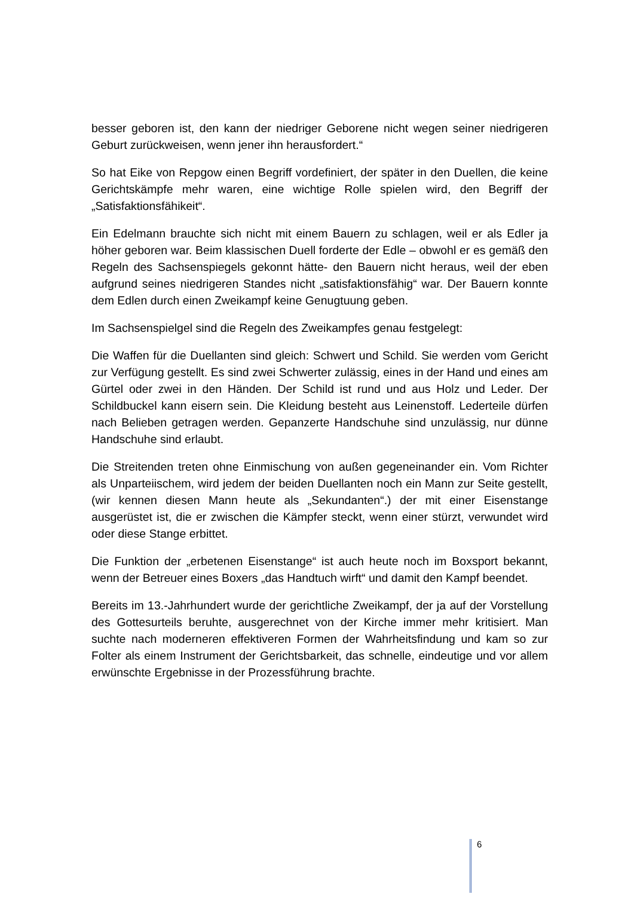besser geboren ist, den kann der niedriger Geborene nicht wegen seiner niedrigeren Geburt zurückweisen, wenn jener ihn herausfordert.“
So hat Eike von Repgow einen Begriff vordefiniert, der später in den Duellen, die keine Gerichtskämpfe mehr waren, eine wichtige Rolle spielen wird, den Begriff der „Satisfaktionsfähikeit“.
Ein Edelmann brauchte sich nicht mit einem Bauern zu schlagen, weil er als Edler ja höher geboren war. Beim klassischen Duell forderte der Edle – obwohl er es gemäß den Regeln des Sachsenspiegels gekonnt hätte- den Bauern nicht heraus, weil der eben aufgrund seines niedrigeren Standes nicht „satisfaktionsfähig“ war. Der Bauern konnte dem Edlen durch einen Zweikampf keine Genugtuung geben.
Im Sachsenspielgel sind die Regeln des Zweikampfes genau festgelegt:
Die Waffen für die Duellanten sind gleich: Schwert und Schild. Sie werden vom Gericht zur Verfügung gestellt. Es sind zwei Schwerter zulässig, eines in der Hand und eines am Gürtel oder zwei in den Händen. Der Schild ist rund und aus Holz und Leder. Der Schildbuckel kann eisern sein. Die Kleidung besteht aus Leinenstoff. Lederteile dürfen nach Belieben getragen werden. Gepanzerte Handschuhe sind unzulässig, nur dünne Handschuhe sind erlaubt.
Die Streitenden treten ohne Einmischung von außen gegeneinander ein. Vom Richter als Unparteiischem, wird jedem der beiden Duellanten noch ein Mann zur Seite gestellt, (wir kennen diesen Mann heute als „Sekundanten“.) der mit einer Eisenstange ausgerüstet ist, die er zwischen die Kämpfer steckt, wenn einer stürzt, verwundet wird oder diese Stange erbittet.
Die Funktion der „erbetenen Eisenstange“ ist auch heute noch im Boxsport bekannt, wenn der Betreuer eines Boxers „das Handtuch wirft“ und damit den Kampf beendet.
Bereits im 13.-Jahrhundert wurde der gerichtliche Zweikampf, der ja auf der Vorstellung des Gottesurteils beruhte, ausgerechnet von der Kirche immer mehr kritisiert. Man suchte nach moderneren effektiveren Formen der Wahrheitsfindung und kam so zur Folter als einem Instrument der Gerichtsbarkeit, das schnelle, eindeutige und vor allem erwünschte Ergebnisse in der Prozessführung brachte.
6